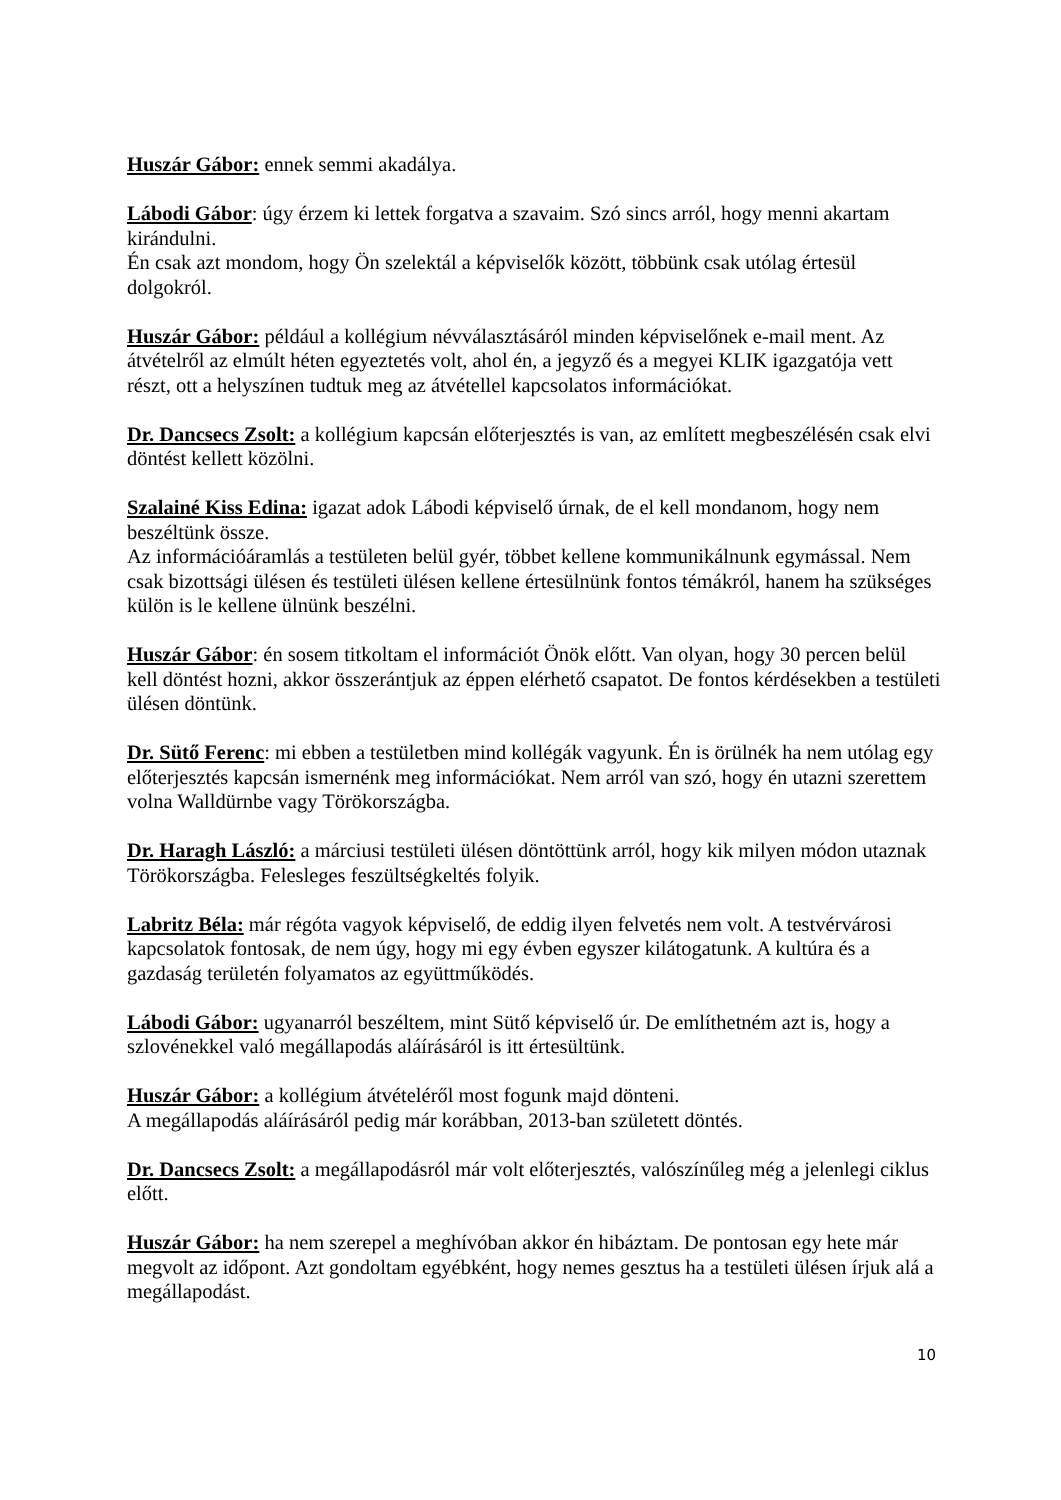Huszár Gábor: ennek semmi akadálya.
Lábodi Gábor: úgy érzem ki lettek forgatva a szavaim. Szó sincs arról, hogy menni akartam kirándulni.
Én csak azt mondom, hogy Ön szelektál a képviselők között, többünk csak utólag értesül dolgokról.
Huszár Gábor: például a kollégium névválasztásáról minden képviselőnek e-mail ment. Az átvételről az elmúlt héten egyeztetés volt, ahol én, a jegyző és a megyei KLIK igazgatója vett részt, ott a helyszínen tudtuk meg az átvétellel kapcsolatos információkat.
Dr. Dancsecs Zsolt: a kollégium kapcsán előterjesztés is van, az említett megbeszélésén csak elvi döntést kellett közölni.
Szalainé Kiss Edina: igazat adok Lábodi képviselő úrnak, de el kell mondanom, hogy nem beszéltünk össze.
Az információáramlás a testületen belül gyér, többet kellene kommunikálnunk egymással. Nem csak bizottsági ülésen és testületi ülésen kellene értesülnünk fontos témákról, hanem ha szükséges külön is le kellene ülnünk beszélni.
Huszár Gábor: én sosem titkoltam el információt Önök előtt. Van olyan, hogy 30 percen belül kell döntést hozni, akkor összerántjuk az éppen elérhető csapatot. De fontos kérdésekben a testületi ülésen döntünk.
Dr. Sütő Ferenc: mi ebben a testületben mind kollégák vagyunk. Én is örülnék ha nem utólag egy előterjesztés kapcsán ismernénk meg információkat. Nem arról van szó, hogy én utazni szerettem volna Walldürnbe vagy Törökországba.
Dr. Haragh László: a márciusi testületi ülésen döntöttünk arról, hogy kik milyen módon utaznak Törökországba. Felesleges feszültségkeltés folyik.
Labritz Béla: már régóta vagyok képviselő, de eddig ilyen felvetés nem volt. A testvérvárosi kapcsolatok fontosak, de nem úgy, hogy mi egy évben egyszer kilátogatunk. A kultúra és a gazdaság területén folyamatos az együttműködés.
Lábodi Gábor: ugyanarról beszéltem, mint Sütő képviselő úr. De említhetném azt is, hogy a szlovénekkel való megállapodás aláírásáról is itt értesültünk.
Huszár Gábor: a kollégium átvételéről most fogunk majd dönteni.
A megállapodás aláírásáról pedig már korábban, 2013-ban született döntés.
Dr. Dancsecs Zsolt: a megállapodásról már volt előterjesztés, valószínűleg még a jelenlegi ciklus előtt.
Huszár Gábor: ha nem szerepel a meghívóban akkor én hibáztam. De pontosan egy hete már megvolt az időpont. Azt gondoltam egyébként, hogy nemes gesztus ha a testületi ülésen írjuk alá a megállapodást.
10